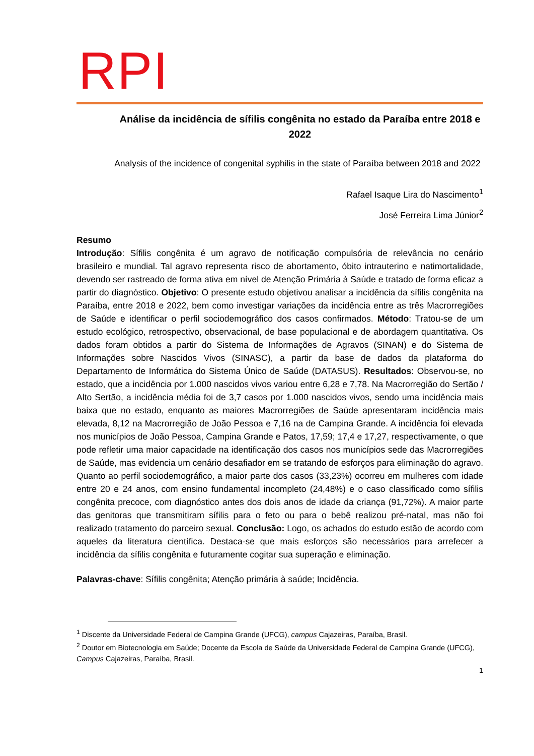RPI
Análise da incidência de sífilis congênita no estado da Paraíba entre 2018 e 2022
Analysis of the incidence of congenital syphilis in the state of Paraíba between 2018 and 2022
Rafael Isaque Lira do Nascimento<sup>1</sup>
José Ferreira Lima Júnior<sup>2</sup>
Resumo
Introdução: Sífilis congênita é um agravo de notificação compulsória de relevância no cenário brasileiro e mundial. Tal agravo representa risco de abortamento, óbito intrauterino e natimortalidade, devendo ser rastreado de forma ativa em nível de Atenção Primária à Saúde e tratado de forma eficaz a partir do diagnóstico. Objetivo: O presente estudo objetivou analisar a incidência da sífilis congênita na Paraíba, entre 2018 e 2022, bem como investigar variações da incidência entre as três Macrorregiões de Saúde e identificar o perfil sociodemográfico dos casos confirmados. Método: Tratou-se de um estudo ecológico, retrospectivo, observacional, de base populacional e de abordagem quantitativa. Os dados foram obtidos a partir do Sistema de Informações de Agravos (SINAN) e do Sistema de Informações sobre Nascidos Vivos (SINASC), a partir da base de dados da plataforma do Departamento de Informática do Sistema Único de Saúde (DATASUS). Resultados: Observou-se, no estado, que a incidência por 1.000 nascidos vivos variou entre 6,28 e 7,78. Na Macrorregião do Sertão / Alto Sertão, a incidência média foi de 3,7 casos por 1.000 nascidos vivos, sendo uma incidência mais baixa que no estado, enquanto as maiores Macrorregiões de Saúde apresentaram incidência mais elevada, 8,12 na Macrorregião de João Pessoa e 7,16 na de Campina Grande. A incidência foi elevada nos municípios de João Pessoa, Campina Grande e Patos, 17,59; 17,4 e 17,27, respectivamente, o que pode refletir uma maior capacidade na identificação dos casos nos municípios sede das Macrorregiões de Saúde, mas evidencia um cenário desafiador em se tratando de esforços para eliminação do agravo. Quanto ao perfil sociodemográfico, a maior parte dos casos (33,23%) ocorreu em mulheres com idade entre 20 e 24 anos, com ensino fundamental incompleto (24,48%) e o caso classificado como sífilis congênita precoce, com diagnóstico antes dos dois anos de idade da criança (91,72%). A maior parte das genitoras que transmitiram sífilis para o feto ou para o bebê realizou pré-natal, mas não foi realizado tratamento do parceiro sexual. Conclusão: Logo, os achados do estudo estão de acordo com aqueles da literatura científica. Destaca-se que mais esforços são necessários para arrefecer a incidência da sífilis congênita e futuramente cogitar sua superação e eliminação.
Palavras-chave: Sífilis congênita; Atenção primária à saúde; Incidência.
<sup>1</sup> Discente da Universidade Federal de Campina Grande (UFCG), campus Cajazeiras, Paraíba, Brasil.
<sup>2</sup> Doutor em Biotecnologia em Saúde; Docente da Escola de Saúde da Universidade Federal de Campina Grande (UFCG), Campus Cajazeiras, Paraíba, Brasil.
1